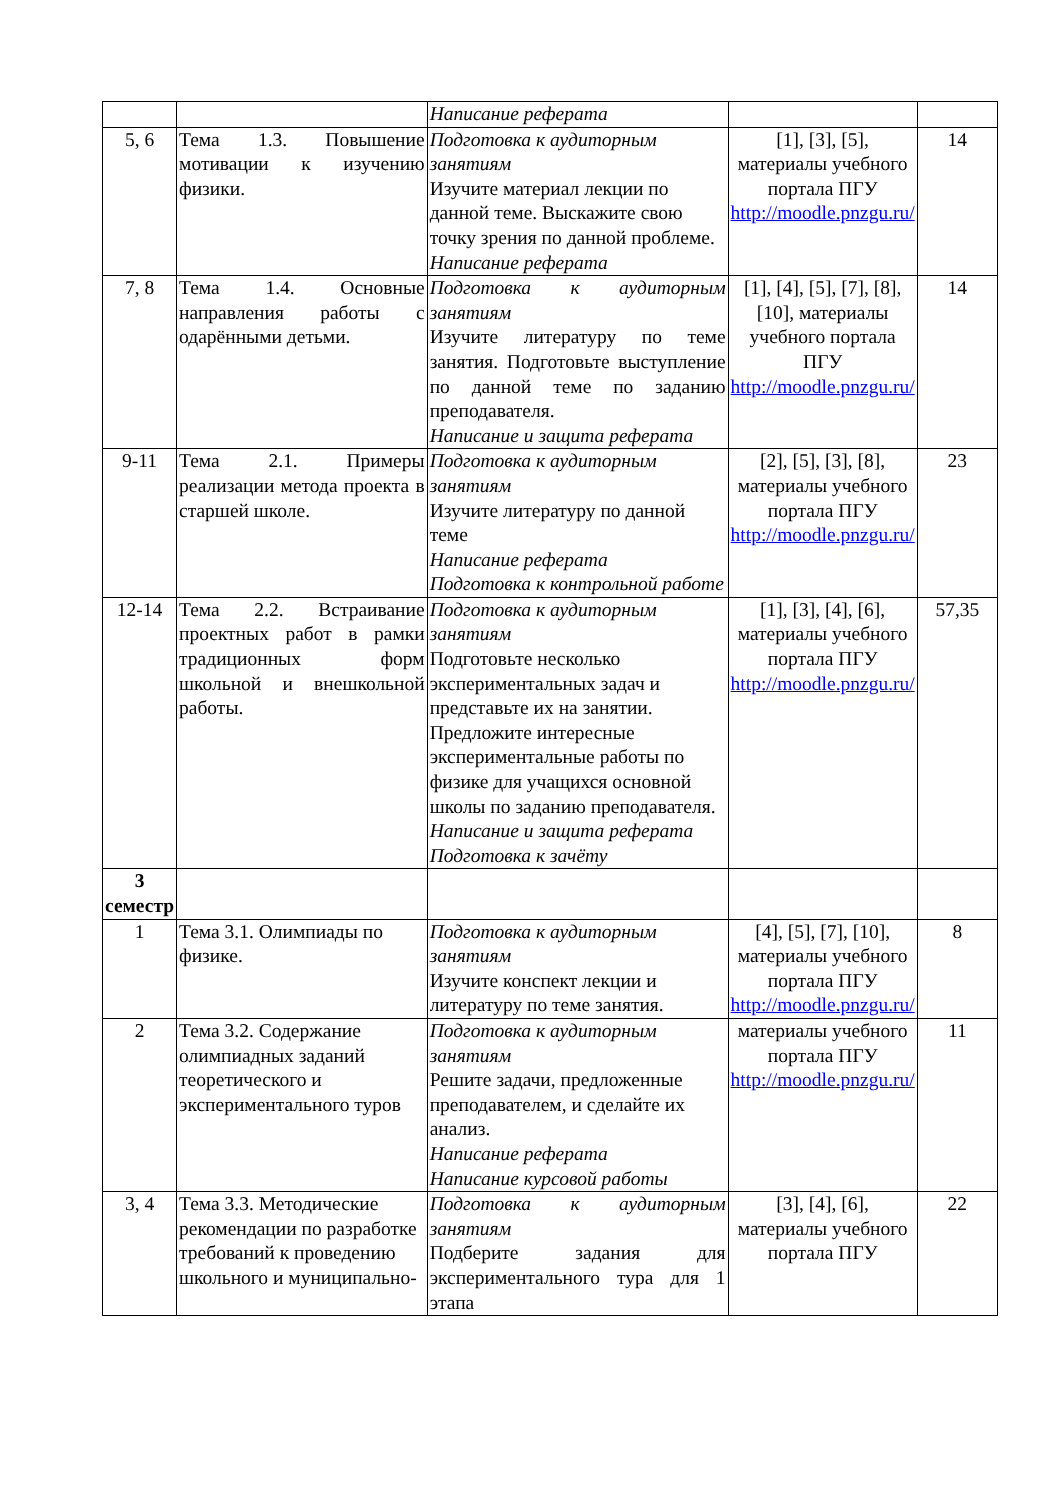| | | Написание реферата | | |
| 5, 6 | Тема 1.3. Повышение мотивации к изучению физики. | Подготовка к аудиторным занятиям Изучите материал лекции по данной теме. Выскажите свою точку зрения по данной проблеме. Написание реферата | [1], [3], [5], материалы учебного портала ПГУ http://moodle.pnzgu.ru/ | 14 |
| 7, 8 | Тема 1.4. Основные направления работы с одарёнными детьми. | Подготовка к аудиторным занятиям Изучите литературу по теме занятия. Подготовьте выступление по данной теме по заданию преподавателя. Написание и защита реферата | [1], [4], [5], [7], [8], [10], материалы учебного портала ПГУ http://moodle.pnzgu.ru/ | 14 |
| 9-11 | Тема 2.1. Примеры реализации метода проекта в старшей школе. | Подготовка к аудиторным занятиям Изучите литературу по данной теме Написание реферата Подготовка к контрольной работе | [2], [5], [3], [8], материалы учебного портала ПГУ http://moodle.pnzgu.ru/ | 23 |
| 12-14 | Тема 2.2. Встраивание проектных работ в рамки традиционных форм школьной и внешкольной работы. | Подготовка к аудиторным занятиям Подготовьте несколько экспериментальных задач и представьте их на занятии. Предложите интересные экспериментальные работы по физике для учащихся основной школы по заданию преподавателя. Написание и защита реферата Подготовка к зачёту | [1], [3], [4], [6], материалы учебного портала ПГУ http://moodle.pnzgu.ru/ | 57,35 |
| 3 семестр | | | | |
| 1 | Тема 3.1. Олимпиады по физике. | Подготовка к аудиторным занятиям Изучите конспект лекции и литературу по теме занятия. | [4], [5], [7], [10], материалы учебного портала ПГУ http://moodle.pnzgu.ru/ | 8 |
| 2 | Тема 3.2. Содержание олимпиадных заданий теоретического и экспериментального туров | Подготовка к аудиторным занятиям Решите задачи, предложенные преподавателем, и сделайте их анализ. Написание реферата Написание курсовой работы | материалы учебного портала ПГУ http://moodle.pnzgu.ru/ | 11 |
| 3, 4 | Тема 3.3. Методические рекомендации по разработке требований к проведению школьного и муниципально- | Подготовка к аудиторным занятиям Подберите задания для экспериментального тура для 1 этапа | [3], [4], [6], материалы учебного портала ПГУ | 22 |